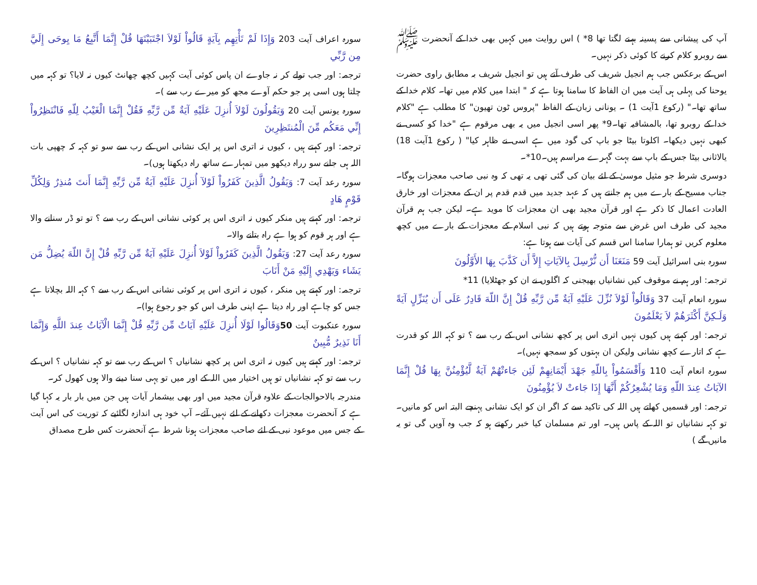آپ کی پیشانی سے پسینہ بہنے لگتا تھا 8* ) اس روایت میں کہیں بھی خدا کے آنحضرت ﷺ سے روبرو کلام کرنے کا کوئی ذکر نہیں۔
اس کے برعکس جب ہم انجیل شریف کی طرف آتے ہیں تو انجیل شریف بہ مطابق راوی حضرت یوحنا کی پہلی ہی آیت میں ان الفاظ کا سامنا ہوتا ہے کہ " ابتدا میں کلام میں تھا۔ کلام خدا کے ساتھ تھا۔" (رکوع 1آیت 1) ۔ یونانی زبان کے الفاظ "پروس ٹون تھیون" کا مطلب ہے "کلام خدا کے روبرو تھا، بالمشافیہ تھا۔9* پھر اسی انجیل میں یہ بھی مرقوم ہے "خدا کو کسی نے کبھی نہیں دیکھا۔ اکلوتا بیٹا جو باپ کی گود میں ہے اسی نے ظاہر کیا" ( رکوع 1آیت 18) یالاثانی بیٹا جس کے باپ سے بہت گہرے مراسم ہیں۔10*۔
دوسری شرط جو مثیل موسیٰ کے لئے بیان کی گئی تھی یہ تھی کہ وہ نبی صاحب معجزات ہوگا۔ جناب مسیح کے بارے میں ہم جانتے ہیں کہ عہد جدید میں قدم قدم پر ان کے معجزات اور خارق العادت اعمال کا ذکر ہے اور قرآن مجید بھی ان معجزات کا موید ہے۔ لیکن جب ہم قرآن مجید کی طرف اس غرض سے متوجہ ہوتے ہیں کہ نبی اسلام کے معجزات کے بارے میں کچھ معلوم کریں تو ہمارا سامنا اس قسم کی آیات سے ہوتا ہے:
سورہ بنی اسرائیل آیت 59 مَنَعَنَا أَن نُّرْسِلَ بِالآيَاتِ إِلاَّ أَن كَذَّبَ بِهَا الأَوَّلُونَ
ترجمہ: اور ہم نے موقوف کیں نشانیاں بھیجنی کہ اگلوں نے ان کو جھٹلایا) 11*
سورہ انعام آیت 37 وَقَالُواْ لَوْلاَ نُزِّلَ عَلَيْهِ آيَةٌ مِّن رَّبِّهِ قُلْ إِنَّ اللّهَ قَادِرٌ عَلَى أَن يُنَزِّلٍ آيَةً وَلَـكِنَّ أَكْثَرَهُمْ لاَ يَعْلَمُونَ
ترجمہ: اور کہتے ہیں کیوں نہیں اتری اس پر کچھ نشانی اس کے رب سے ؟ تو کہہ اللہ کو قدرت ہے کہ اتارے کچھ نشانی ولیکن ان بہتوں کو سمجھ نہیں)۔
سورہ انعام آیت 110 وَأَقْسَمُواْ بِاللّهِ جَهْدَ أَيْمَانِهِمْ لَئِن جَاءتْهُمْ آيَةٌ لَّيُؤْمِنُنَّ بِهَا قُلْ إِنَّمَا الآيَاتُ عِندَ اللّهِ وَمَا يُشْعِرُكُمْ أَنَّهَا إِذَا جَاءتْ لاَ يُؤْمِنُونَ
ترجمہ: اور قسمیں کھاتے ہیں اللہ کی تاکید سے کہ اگر ان کو ایک نشانی پہنچے البتہ اس کو مانیں۔ تو کہہ نشانیاں تو اللہ کے پاس ہیں۔ اور تم مسلمان کیا خبر رکھتے ہو کہ جب وہ آویں گی تو یہ مانیں گے )
سورہ اعراف آیت 203 وَإِذَا لَمْ تَأْتِهِم بِآيَةٍ قَالُواْ لَوْلاَ اجْتَبَيْتَهَا قُلْ إِنَّمَا أَتَّبِعُ مَا يِوحَى إِلَيَّ مِن رَّبِّي
ترجمہ: اور جب تولے کر نہ جاوے ان پاس کوئی آیت کہیں کچھ چھانٹ کیوں نہ لایا؟ تو کہہ میں چلتا ہوں اسی پر جو حکم آوے مجھ کو میرے رب سے )۔
سورہ یونس آیت 20 وَيَقُولُونَ لَوْلاَ أُنزِلَ عَلَيْهِ آيَةٌ مِّن رَّبِّهِ فَقُلْ إِنَّمَا الْغَيْبُ لِلّهِ فَانْتَظِرُواْ إِنِّي مَعَكُم مِّنَ الْمُنتَظِرِينَ
ترجمہ: اور کہتے ہیں ، کیوں نہ اتری اس پر ایک نشانی اس کے رب سے سو تو کہہ کہ چھپی بات اللہ ہی جانے سو رراہ دیکھو میں تمہارے ساتھ راہ دیکھتا ہوں)۔
سورہ رعد آیت 7: وَيَقُولُ الَّذِينَ كَفَرُواْ لَوْلآ أُنزِلَ عَلَيْهِ آيَةٌ مِّن رَّبِّهِ إِنَّمَا أَنتَ مُنذِرٌ وَلِكُلِّ قَوْمٍ هَادٍ
ترجمہ: اور کہتے ہیں منکر کیوں نہ اتری اس پر کوئی نشانی اس کے رب سے ؟ تو تو ڈر سنانے والا ہے اور ہر قوم کو ہوا ہے راہ بتانے والا۔
سورہ رعد آیت 27: وَيَقُولُ الَّذِينَ كَفَرُواْ لَوْلاَ أُنزِلَ عَلَيْهِ آيَةٌ مِّن رَّبِّهِ قُلْ إِنَّ اللّهَ يُضِلُّ مَن يَشَاء وَيَهْدِي إِلَيْهِ مَنْ أَنَابَ
ترجمہ: اور کہتے ہیں منکر ، کیوں نہ اتری اس پر کوئی نشانی اس کے رب سے ؟ کہہ اللہ بچلاتا ہے جس کو چاہے اور راہ دیتا ہے اپنی طرف اس کو جو رجوع ہوا)۔
سورہ عنکبوت آیت 50 وَقَالُوا لَوْلَا أُنزِلَ عَلَيْهِ آيَاتٌ مِّن رَّبِّهِ قُلْ إِنَّمَا الْآيَاتُ عِندَ اللَّهِ وَإِنَّمَا أَنَا نَذِيرٌ مُّبِينٌ
ترجمہ: اور کہتے ہیں کیوں نہ اتری اس پر کچھ نشانیاں ؟ اس کے رب سے تو کہہ نشانیاں ؟ اس کے رب سے تو کہہ نشانیاں تو ہیں اختیار میں اللہ کے اور میں تو یہی سنا دینے والا ہوں کھول کر۔
مندرجہ بالاحوالجات کے علاوہ قرآن مجید میں اور بھی بیشمار آیات ہیں جن میں بار بار یہ کہا گیا ہے کہ آنحضرت معجزات دکھانے کے لئے نہیں آئے۔ آپ خود ہی اندازہ لگائیے کہ توریت کی اس آیت کے جس میں موعود نبی کے لئے صاحب معجزات ہونا شرط ہے آنحضرت کس طرح مصداق